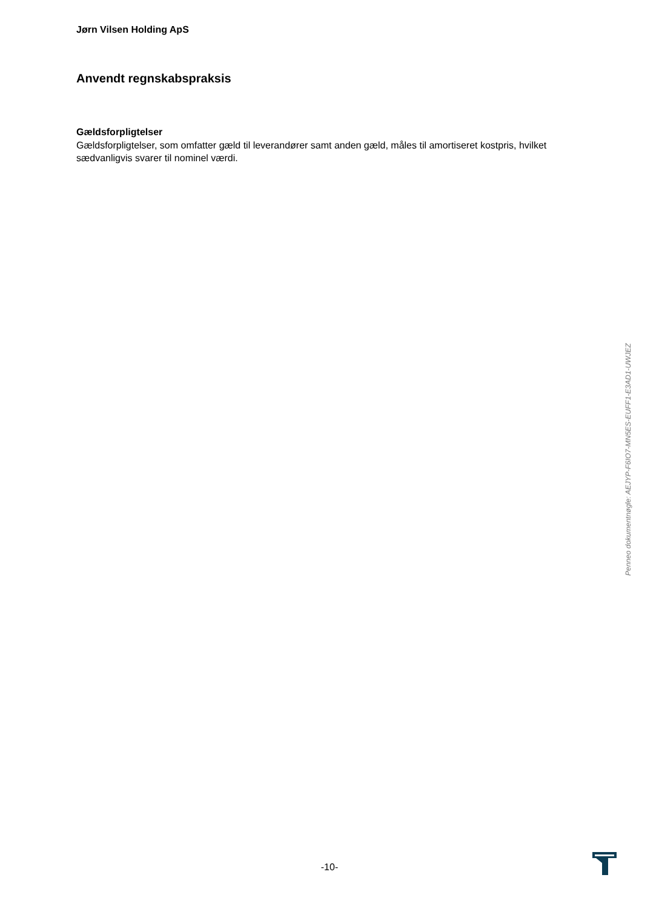Jørn Vilsen Holding ApS
Anvendt regnskabspraksis
Gældsforpligtelser
Gældsforpligtelser, som omfatter gæld til leverandører samt anden gæld, måles til amortiseret kostpris, hvilket sædvanligvis svarer til nominel værdi.
Penneo dokumentnøgle: AEJYP-F6IO7-MN5ES-EUFF1-E3AD1-UWJEZ
-10-